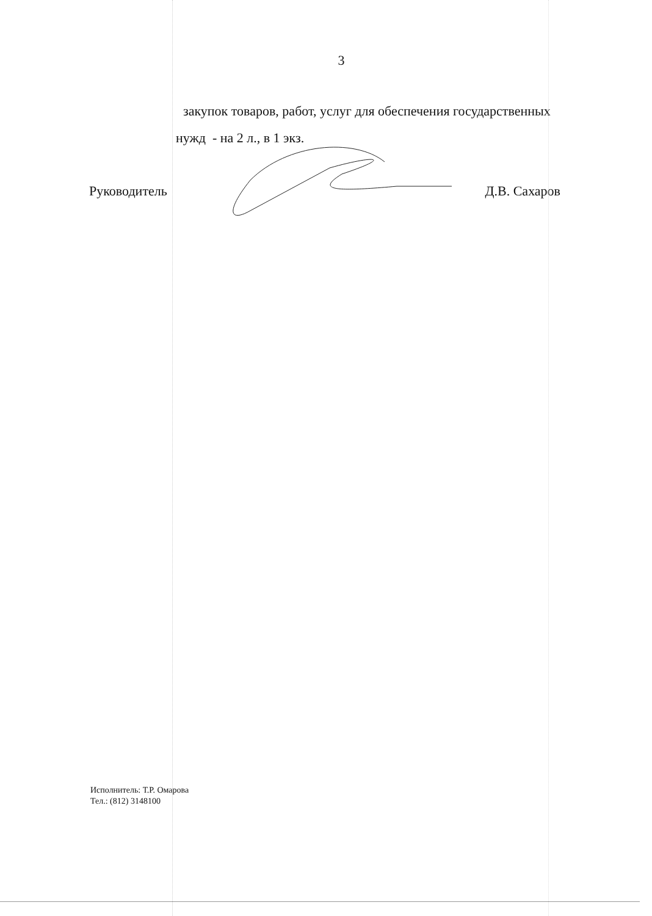3
закупок товаров, работ, услуг для обеспечения государственных
нужд - на 2 л., в 1 экз.
Руководитель Д.В. Сахаров
Исполнитель: Т.Р. Омарова
Тел.: (812) 3148100